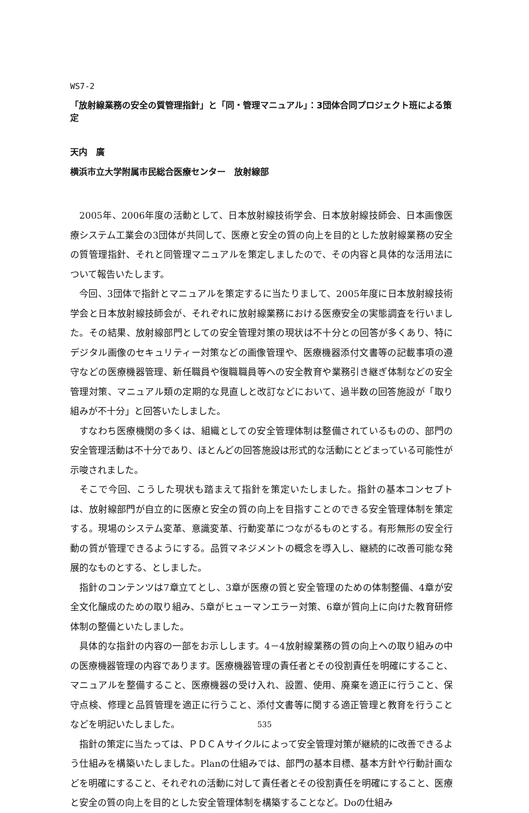WS7-2
「放射線業務の安全の質管理指針」と「同・管理マニュアル」：3団体合同プロジェクト班による策定
天内　廣
横浜市立大学附属市民総合医療センター　放射線部
2005年、2006年度の活動として、日本放射線技術学会、日本放射線技師会、日本画像医療システム工業会の3団体が共同して、医療と安全の質の向上を目的とした放射線業務の安全の質管理指針、それと同管理マニュアルを策定しましたので、その内容と具体的な活用法について報告いたします。
今回、3団体で指針とマニュアルを策定するに当たりまして、2005年度に日本放射線技術学会と日本放射線技師会が、それぞれに放射線業務における医療安全の実態調査を行いました。その結果、放射線部門としての安全管理対策の現状は不十分との回答が多くあり、特にデジタル画像のセキュリティー対策などの画像管理や、医療機器添付文書等の記載事項の遵守などの医療機器管理、新任職員や復職職員等への安全教育や業務引き継ぎ体制などの安全管理対策、マニュアル類の定期的な見直しと改訂などにおいて、過半数の回答施設が「取り組みが不十分」と回答いたしました。
すなわち医療機関の多くは、組織としての安全管理体制は整備されているものの、部門の安全管理活動は不十分であり、ほとんどの回答施設は形式的な活動にとどまっている可能性が示唆されました。
そこで今回、こうした現状も踏まえて指針を策定いたしました。指針の基本コンセプトは、放射線部門が自立的に医療と安全の質の向上を目指すことのできる安全管理体制を策定する。現場のシステム変革、意識変革、行動変革につながるものとする。有形無形の安全行動の質が管理できるようにする。品質マネジメントの概念を導入し、継続的に改善可能な発展的なものとする、としました。
指針のコンテンツは7章立てとし、3章が医療の質と安全管理のための体制整備、4章が安全文化醸成のための取り組み、5章がヒューマンエラー対策、6章が質向上に向けた教育研修体制の整備といたしました。
具体的な指針の内容の一部をお示しします。4－4放射線業務の質の向上への取り組みの中の医療機器管理の内容であります。医療機器管理の責任者とその役割責任を明確にすること、マニュアルを整備すること、医療機器の受け入れ、設置、使用、廃棄を適正に行うこと、保守点検、修理と品質管理を適正に行うこと、添付文書等に関する適正管理と教育を行うことなどを明記いたしました。
指針の策定に当たっては、ＰＤＣＡサイクルによって安全管理対策が継続的に改善できるよう仕組みを構築いたしました。Planの仕組みでは、部門の基本目標、基本方針や行動計画などを明確にすること、それぞれの活動に対して責任者とその役割責任を明確にすること、医療と安全の質の向上を目的とした安全管理体制を構築することなど。Doの仕組み
535